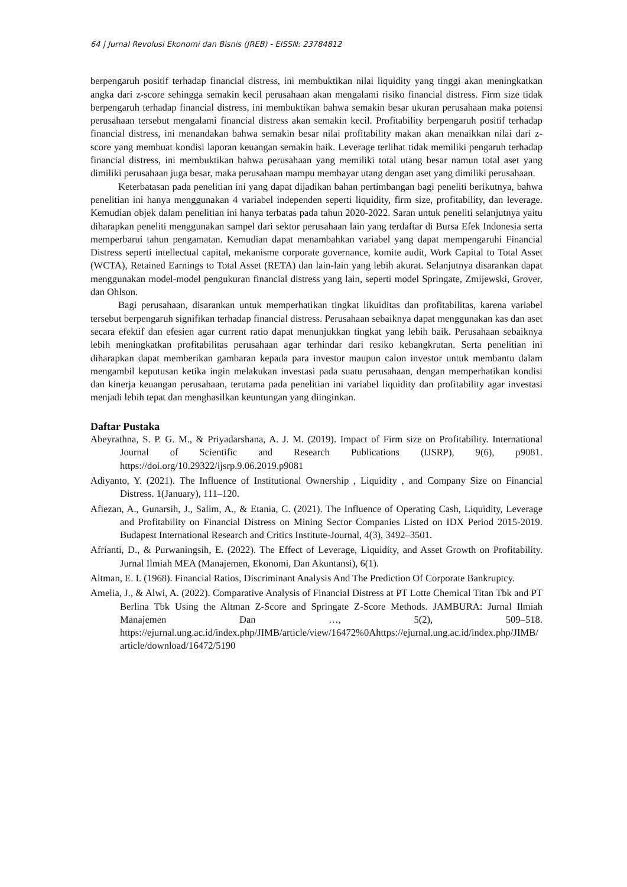64 | Jurnal Revolusi Ekonomi dan Bisnis (JREB) - EISSN: 23784812
berpengaruh positif terhadap financial distress, ini membuktikan nilai liquidity yang tinggi akan meningkatkan angka dari z-score sehingga semakin kecil perusahaan akan mengalami risiko financial distress. Firm size tidak berpengaruh terhadap financial distress, ini membuktikan bahwa semakin besar ukuran perusahaan maka potensi perusahaan tersebut mengalami financial distress akan semakin kecil. Profitability berpengaruh positif terhadap financial distress, ini menandakan bahwa semakin besar nilai profitability makan akan menaikkan nilai dari z-score yang membuat kondisi laporan keuangan semakin baik. Leverage terlihat tidak memiliki pengaruh terhadap financial distress, ini membuktikan bahwa perusahaan yang memiliki total utang besar namun total aset yang dimiliki perusahaan juga besar, maka perusahaan mampu membayar utang dengan aset yang dimiliki perusahaan.
Keterbatasan pada penelitian ini yang dapat dijadikan bahan pertimbangan bagi peneliti berikutnya, bahwa penelitian ini hanya menggunakan 4 variabel independen seperti liquidity, firm size, profitability, dan leverage. Kemudian objek dalam penelitian ini hanya terbatas pada tahun 2020-2022. Saran untuk peneliti selanjutnya yaitu diharapkan peneliti menggunakan sampel dari sektor perusahaan lain yang terdaftar di Bursa Efek Indonesia serta memperbarui tahun pengamatan. Kemudian dapat menambahkan variabel yang dapat mempengaruhi Financial Distress seperti intellectual capital, mekanisme corporate governance, komite audit, Work Capital to Total Asset (WCTA), Retained Earnings to Total Asset (RETA) dan lain-lain yang lebih akurat. Selanjutnya disarankan dapat menggunakan model-model pengukuran financial distress yang lain, seperti model Springate, Zmijewski, Grover, dan Ohlson.
Bagi perusahaan, disarankan untuk memperhatikan tingkat likuiditas dan profitabilitas, karena variabel tersebut berpengaruh signifikan terhadap financial distress. Perusahaan sebaiknya dapat menggunakan kas dan aset secara efektif dan efesien agar current ratio dapat menunjukkan tingkat yang lebih baik. Perusahaan sebaiknya lebih meningkatkan profitabilitas perusahaan agar terhindar dari resiko kebangkrutan. Serta penelitian ini diharapkan dapat memberikan gambaran kepada para investor maupun calon investor untuk membantu dalam mengambil keputusan ketika ingin melakukan investasi pada suatu perusahaan, dengan memperhatikan kondisi dan kinerja keuangan perusahaan, terutama pada penelitian ini variabel liquidity dan profitability agar investasi menjadi lebih tepat dan menghasilkan keuntungan yang diinginkan.
Daftar Pustaka
Abeyrathna, S. P. G. M., & Priyadarshana, A. J. M. (2019). Impact of Firm size on Profitability. International Journal of Scientific and Research Publications (IJSRP), 9(6), p9081. https://doi.org/10.29322/ijsrp.9.06.2019.p9081
Adiyanto, Y. (2021). The Influence of Institutional Ownership , Liquidity , and Company Size on Financial Distress. 1(January), 111–120.
Afiezan, A., Gunarsih, J., Salim, A., & Etania, C. (2021). The Influence of Operating Cash, Liquidity, Leverage and Profitability on Financial Distress on Mining Sector Companies Listed on IDX Period 2015-2019. Budapest International Research and Critics Institute-Journal, 4(3), 3492–3501.
Afrianti, D., & Purwaningsih, E. (2022). The Effect of Leverage, Liquidity, and Asset Growth on Profitability. Jurnal Ilmiah MEA (Manajemen, Ekonomi, Dan Akuntansi), 6(1).
Altman, E. I. (1968). Financial Ratios, Discriminant Analysis And The Prediction Of Corporate Bankruptcy.
Amelia, J., & Alwi, A. (2022). Comparative Analysis of Financial Distress at PT Lotte Chemical Titan Tbk and PT Berlina Tbk Using the Altman Z-Score and Springate Z-Score Methods. JAMBURA: Jurnal Ilmiah Manajemen Dan …, 5(2), 509–518. https://ejurnal.ung.ac.id/index.php/JIMB/article/view/16472%0Ahttps://ejurnal.ung.ac.id/index.php/JIMB/article/download/16472/5190